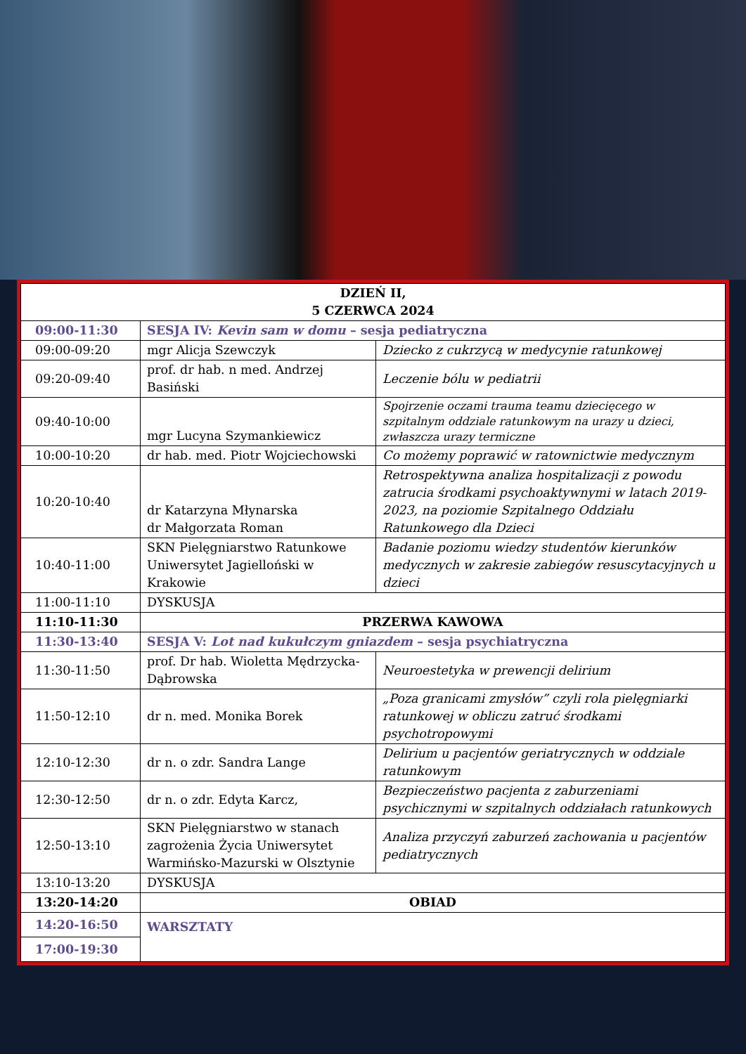| DZIEŃ II, 5 CZERWCA 2024 | | |
| --- | --- | --- |
| 09:00-11:30 | SESJA IV: Kevin sam w domu – sesja pediatryczna | |
| 09:00-09:20 | mgr Alicja Szewczyk | Dziecko z cukrzycą w medycynie ratunkowej |
| 09:20-09:40 | prof. dr hab. n med. Andrzej Basiński | Leczenie bólu w pediatrii |
| 09:40-10:00 | mgr Lucyna Szymankiewicz | Spojrzenie oczami trauma teamu dziecięcego w szpitalnym oddziale ratunkowym na urazy u dzieci, zwłaszcza urazy termiczne |
| 10:00-10:20 | dr hab. med. Piotr Wojciechowski | Co możemy poprawić w ratownictwie medycznym |
| 10:20-10:40 | dr Katarzyna Młynarska dr Małgorzata Roman | Retrospektywna analiza hospitalizacji z powodu zatrucia środkami psychoaktywnymi w latach 2019-2023, na poziomie Szpitalnego Oddziału Ratunkowego dla Dzieci |
| 10:40-11:00 | SKN Pielęgniarstwo Ratunkowe Uniwersytet Jagielloński w Krakowie | Badanie poziomu wiedzy studentów kierunków medycznych w zakresie zabiegów resuscytacyjnych u dzieci |
| 11:00-11:10 | DYSKUSJA | |
| 11:10-11:30 | PRZERWA KAWOWA | |
| 11:30-13:40 | SESJA V: Lot nad kukułczym gniazdem – sesja psychiatryczna | |
| 11:30-11:50 | prof. Dr hab. Wioletta Mędrzycka-Dąbrowska | Neuroestetyka w prewencji delirium |
| 11:50-12:10 | dr n. med. Monika Borek | „Poza granicami zmysłów” czyli rola pielęgniarki ratunkowej w obliczu zatruć środkami psychotropowymi |
| 12:10-12:30 | dr n. o zdr. Sandra Lange | Delirium u pacjentów geriatrycznych w oddziale ratunkowym |
| 12:30-12:50 | dr n. o zdr. Edyta Karcz, | Bezpieczeństwo pacjenta z zaburzeniami psychicznymi w szpitalnych oddziałach ratunkowych |
| 12:50-13:10 | SKN Pielęgniarstwo w stanach zagrożenia Życia Uniwersytet Warmińsko-Mazurski w Olsztynie | Analiza przyczyń zaburzeń zachowania u pacjentów pediatrycznych |
| 13:10-13:20 | DYSKUSJA | |
| 13:20-14:20 | OBIAD | |
| 14:20-16:50 | WARSZTATY | |
| 17:00-19:30 | | |